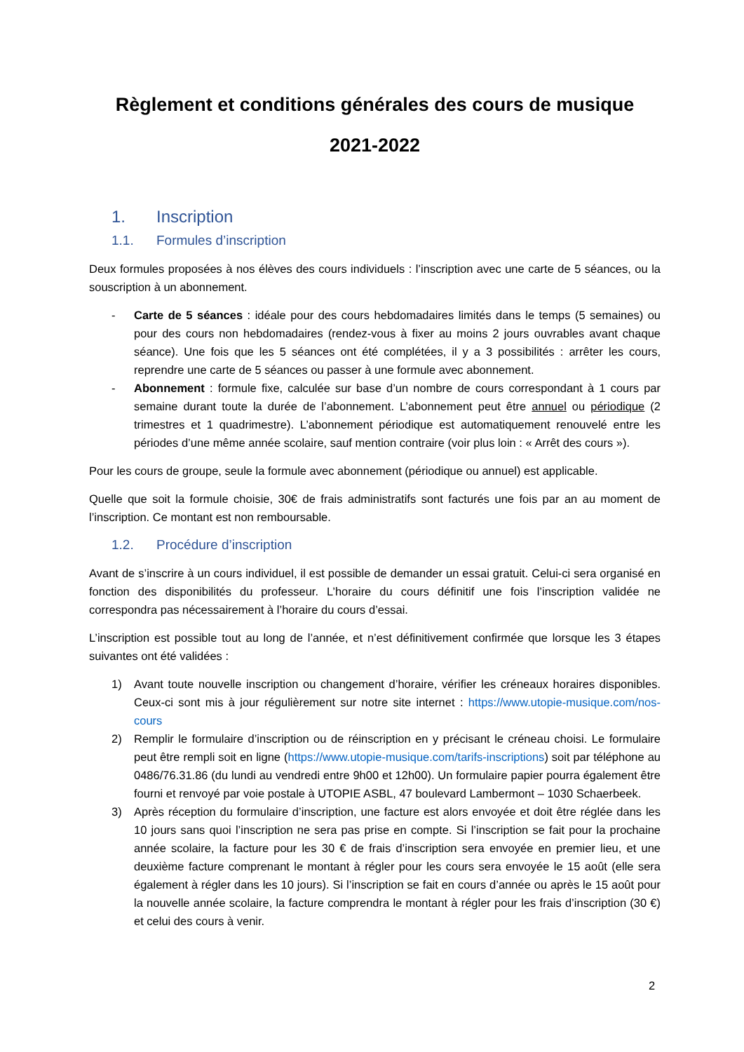Règlement et conditions générales des cours de musique
2021-2022
1. Inscription
1.1. Formules d’inscription
Deux formules proposées à nos élèves des cours individuels : l’inscription avec une carte de 5 séances, ou la souscription à un abonnement.
- Carte de 5 séances : idéale pour des cours hebdomadaires limités dans le temps (5 semaines) ou pour des cours non hebdomadaires (rendez-vous à fixer au moins 2 jours ouvrables avant chaque séance). Une fois que les 5 séances ont été complétées, il y a 3 possibilités : arrêter les cours, reprendre une carte de 5 séances ou passer à une formule avec abonnement.
- Abonnement : formule fixe, calculée sur base d’un nombre de cours correspondant à 1 cours par semaine durant toute la durée de l’abonnement. L’abonnement peut être annuel ou périodique (2 trimestres et 1 quadrimestre). L’abonnement périodique est automatiquement renouvelé entre les périodes d’une même année scolaire, sauf mention contraire (voir plus loin : « Arrêt des cours »).
Pour les cours de groupe, seule la formule avec abonnement (périodique ou annuel) est applicable.
Quelle que soit la formule choisie, 30€ de frais administratifs sont facturés une fois par an au moment de l’inscription. Ce montant est non remboursable.
1.2. Procédure d’inscription
Avant de s’inscrire à un cours individuel, il est possible de demander un essai gratuit. Celui-ci sera organisé en fonction des disponibilités du professeur. L’horaire du cours définitif une fois l’inscription validée ne correspondra pas nécessairement à l’horaire du cours d’essai.
L’inscription est possible tout au long de l’année, et n’est définitivement confirmée que lorsque les 3 étapes suivantes ont été validées :
1) Avant toute nouvelle inscription ou changement d’horaire, vérifier les créneaux horaires disponibles. Ceux-ci sont mis à jour régulièrement sur notre site internet : https://www.utopie-musique.com/nos-cours
2) Remplir le formulaire d’inscription ou de réinscription en y précisant le créneau choisi. Le formulaire peut être rempli soit en ligne (https://www.utopie-musique.com/tarifs-inscriptions) soit par téléphone au 0486/76.31.86 (du lundi au vendredi entre 9h00 et 12h00). Un formulaire papier pourra également être fourni et renvoyé par voie postale à UTOPIE ASBL, 47 boulevard Lambermont – 1030 Schaerbeek.
3) Après réception du formulaire d’inscription, une facture est alors envoyée et doit être réglée dans les 10 jours sans quoi l’inscription ne sera pas prise en compte. Si l’inscription se fait pour la prochaine année scolaire, la facture pour les 30 € de frais d’inscription sera envoyée en premier lieu, et une deuxième facture comprenant le montant à régler pour les cours sera envoyée le 15 août (elle sera également à régler dans les 10 jours). Si l’inscription se fait en cours d’année ou après le 15 août pour la nouvelle année scolaire, la facture comprendra le montant à régler pour les frais d’inscription (30 €) et celui des cours à venir.
2